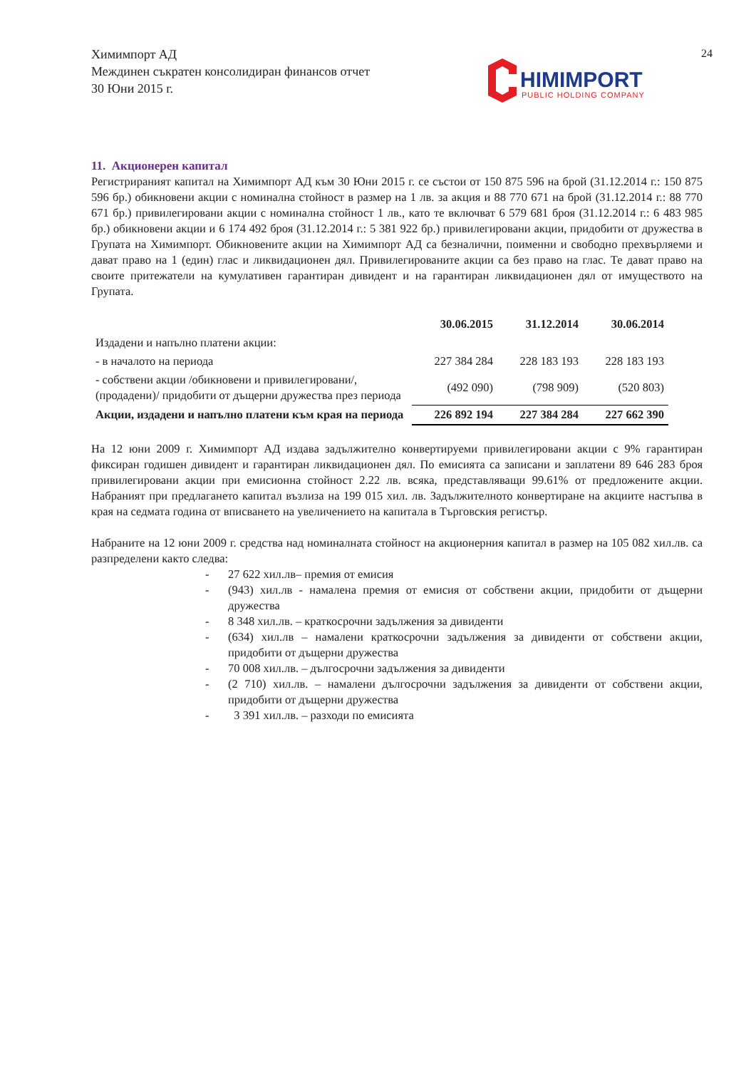Химимпорт АД
Междинен съкратен консолидиран финансов отчет
30 Юни 2015 г.
24
HIMIMPORT
PUBLIC HOLDING COMPANY
11. Акционерен капитал
Регистрираният капитал на Химимпорт АД към 30 Юни 2015 г. се състои от 150 875 596 на брой (31.12.2014 г.: 150 875 596 бр.) обикновени акции с номинална стойност в размер на 1 лв. за акция и 88 770 671 на брой (31.12.2014 г.: 88 770 671 бр.) привилегировани акции с номинална стойност 1 лв., като те включват 6 579 681 броя (31.12.2014 г.: 6 483 985 бр.) обикновени акции и 6 174 492 броя (31.12.2014 г.: 5 381 922 бр.) привилегировани акции, придобити от дружества в Групата на Химимпорт. Обикновените акции на Химимпорт АД са безналични, поименни и свободно прехвърляеми и дават право на 1 (един) глас и ликвидационен дял. Привилегированите акции са без право на глас. Те дават право на своите притежатели на кумулативен гарантиран дивидент и на гарантиран ликвидационен дял от имуществото на Групата.
| | 30.06.2015 | 31.12.2014 | 30.06.2014 |
| --- | --- | --- | --- |
| Издадени и напълно платени акции: | | | |
| - в началото на периода | 227 384 284 | 228 183 193 | 228 183 193 |
| - собствени акции /обикновени и привилегировани/, (продадени)/ придобити от дъщерни дружества през периода | (492 090) | (798 909) | (520 803) |
| Акции, издадени и напълно платени към края на периода | 226 892 194 | 227 384 284 | 227 662 390 |
На 12 юни 2009 г. Химимпорт АД издава задължително конвертируеми привилегировани акции с 9% гарантиран фиксиран годишен дивидент и гарантиран ликвидационен дял. По емисията са записани и заплатени 89 646 283 броя привилегировани акции при емисионна стойност 2.22 лв. всяка, представляващи 99.61% от предложените акции. Набраният при предлагането капитал възлиза на 199 015 хил. лв. Задължителното конвертиране на акциите настъпва в края на седмата година от вписването на увеличението на капитала в Търговския регистър.
Набраните на 12 юни 2009 г. средства над номиналната стойност на акционерния капитал в размер на 105 082 хил.лв. са разпределени както следва:
- 27 622 хил.лв– премия от емисия
- (943) хил.лв - намалена премия от емисия от собствени акции, придобити от дъщерни дружества
- 8 348 хил.лв. – краткосрочни задължения за дивиденти
- (634) хил.лв – намалени краткосрочни задължения за дивиденти от собствени акции, придобити от дъщерни дружества
- 70 008 хил.лв. – дългосрочни задължения за дивиденти
- (2 710) хил.лв. – намалени дългосрочни задължения за дивиденти от собствени акции, придобити от дъщерни дружества
- 3 391 хил.лв. – разходи по емисията